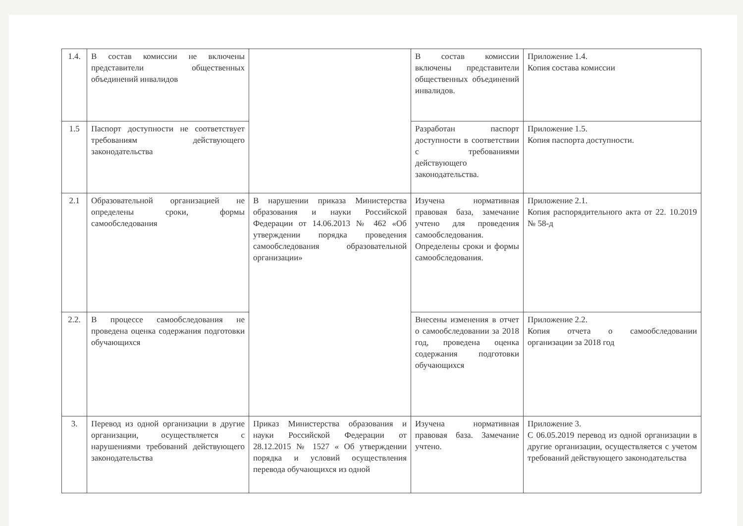| 1.4. | В состав комиссии не включены представители общественных объединений инвалидов | | В состав комиссии включены представители общественных объединений инвалидов. | Приложение 1.4. Копия состава комиссии |
| 1.5 | Паспорт доступности не соответствует требованиям действующего законодательства | | Разработан паспорт доступности в соответствии с требованиями действующего законодательства. | Приложение 1.5. Копия паспорта доступности. |
| 2.1 | Образовательной организацией не определены сроки, формы самообследования | В нарушении приказа Министерства образования и науки Российской Федерации от 14.06.2013 № 462 «Об утверждении порядка проведения самообследования образовательной организации» | Изучена нормативная правовая база, замечание учтено для проведения самообследования. Определены сроки и формы самообследования. | Приложение 2.1. Копия распорядительного акта от 22. 10.2019 № 58-д |
| 2.2. | В процессе самообследования не проведена оценка содержания подготовки обучающихся | | Внесены изменения в отчет о самообследовании за 2018 год, проведена оценка содержания подготовки обучающихся | Приложение 2.2. Копия отчета о самообследовании организации за 2018 год |
| 3. | Перевод из одной организации в другие организации, осуществляется с нарушениями требований действующего законодательства | Приказ Министерства образования и науки Российской Федерации от 28.12.2015 № 1527 « Об утверждении порядка и условий осуществления перевода обучающихся из одной | Изучена нормативная правовая база. Замечание учтено. | Приложение 3. С 06.05.2019 перевод из одной организации в другие организации, осуществляется с учетом требований действующего законодательства |